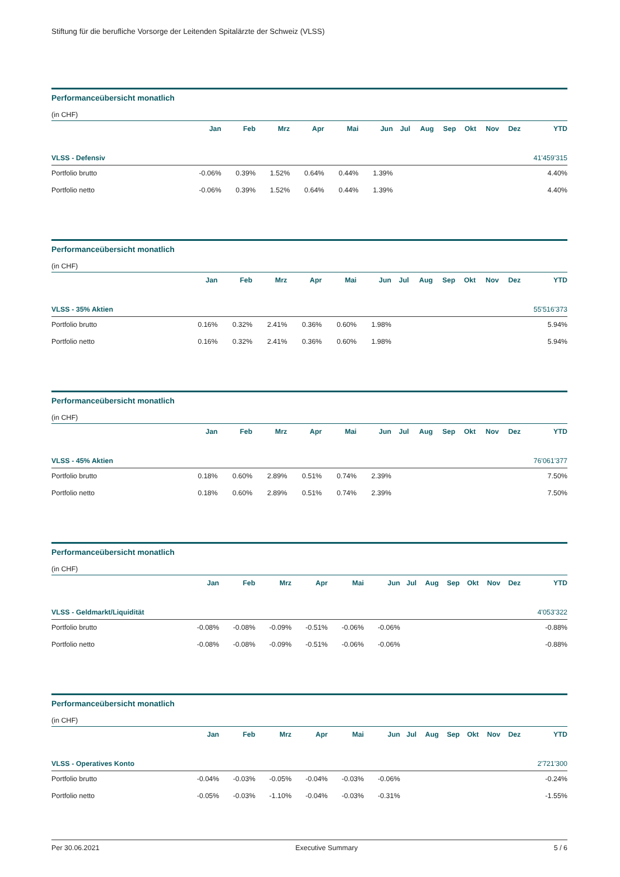Stiftung für die berufliche Vorsorge der Leitenden Spitalärzte der Schweiz (VLSS)
Performanceübersicht monatlich
(in CHF)
| | Jan | Feb | Mrz | Apr | Mai | Jun | Jul | Aug | Sep | Okt | Nov | Dez | YTD |
| --- | --- | --- | --- | --- | --- | --- | --- | --- | --- | --- | --- | --- | --- |
| VLSS - Defensiv | | | | | | | | | | | | | 41'459'315 |
| Portfolio brutto | -0.06% | 0.39% | 1.52% | 0.64% | 0.44% | 1.39% | | | | | | | 4.40% |
| Portfolio netto | -0.06% | 0.39% | 1.52% | 0.64% | 0.44% | 1.39% | | | | | | | 4.40% |
Performanceübersicht monatlich
(in CHF)
| | Jan | Feb | Mrz | Apr | Mai | Jun | Jul | Aug | Sep | Okt | Nov | Dez | YTD |
| --- | --- | --- | --- | --- | --- | --- | --- | --- | --- | --- | --- | --- | --- |
| VLSS - 35% Aktien | | | | | | | | | | | | | 55'516'373 |
| Portfolio brutto | 0.16% | 0.32% | 2.41% | 0.36% | 0.60% | 1.98% | | | | | | | 5.94% |
| Portfolio netto | 0.16% | 0.32% | 2.41% | 0.36% | 0.60% | 1.98% | | | | | | | 5.94% |
Performanceübersicht monatlich
(in CHF)
| | Jan | Feb | Mrz | Apr | Mai | Jun | Jul | Aug | Sep | Okt | Nov | Dez | YTD |
| --- | --- | --- | --- | --- | --- | --- | --- | --- | --- | --- | --- | --- | --- |
| VLSS - 45% Aktien | | | | | | | | | | | | | 76'061'377 |
| Portfolio brutto | 0.18% | 0.60% | 2.89% | 0.51% | 0.74% | 2.39% | | | | | | | 7.50% |
| Portfolio netto | 0.18% | 0.60% | 2.89% | 0.51% | 0.74% | 2.39% | | | | | | | 7.50% |
Performanceübersicht monatlich
(in CHF)
| | Jan | Feb | Mrz | Apr | Mai | Jun | Jul | Aug | Sep | Okt | Nov | Dez | YTD |
| --- | --- | --- | --- | --- | --- | --- | --- | --- | --- | --- | --- | --- | --- |
| VLSS - Geldmarkt/Liquidität | | | | | | | | | | | | | 4'053'322 |
| Portfolio brutto | -0.08% | -0.08% | -0.09% | -0.51% | -0.06% | -0.06% | | | | | | | -0.88% |
| Portfolio netto | -0.08% | -0.08% | -0.09% | -0.51% | -0.06% | -0.06% | | | | | | | -0.88% |
Performanceübersicht monatlich
(in CHF)
| | Jan | Feb | Mrz | Apr | Mai | Jun | Jul | Aug | Sep | Okt | Nov | Dez | YTD |
| --- | --- | --- | --- | --- | --- | --- | --- | --- | --- | --- | --- | --- | --- |
| VLSS - Operatives Konto | | | | | | | | | | | | | 2'721'300 |
| Portfolio brutto | -0.04% | -0.03% | -0.05% | -0.04% | -0.03% | -0.06% | | | | | | | -0.24% |
| Portfolio netto | -0.05% | -0.03% | -1.10% | -0.04% | -0.03% | -0.31% | | | | | | | -1.55% |
Per 30.06.2021 Executive Summary 5 / 6